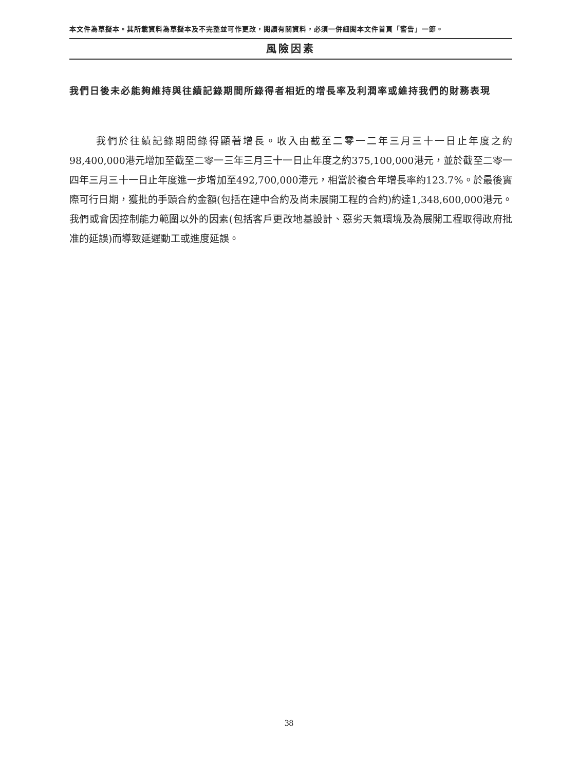本文件為草擬本。其所載資料為草擬本及不完整並可作更改，閱讀有關資料，必須一併細閱本文件首頁「警告」一節。
風險因素
我們日後未必能夠維持與往績記錄期間所錄得者相近的增長率及利潤率或維持我們的財務表現
我們於往績記錄期間錄得顯著增長。收入由截至二零一二年三月三十一日止年度之約98,400,000港元增加至截至二零一三年三月三十一日止年度之約375,100,000港元，並於截至二零一四年三月三十一日止年度進一步增加至492,700,000港元，相當於複合年增長率約123.7%。於最後實際可行日期，獲批的手頭合約金額(包括在建中合約及尚未展開工程的合約)約達1,348,600,000港元。我們或會因控制能力範圍以外的因素(包括客戶更改地基設計、惡劣天氣環境及為展開工程取得政府批准的延誤)而導致延遲動工或進度延誤。
38